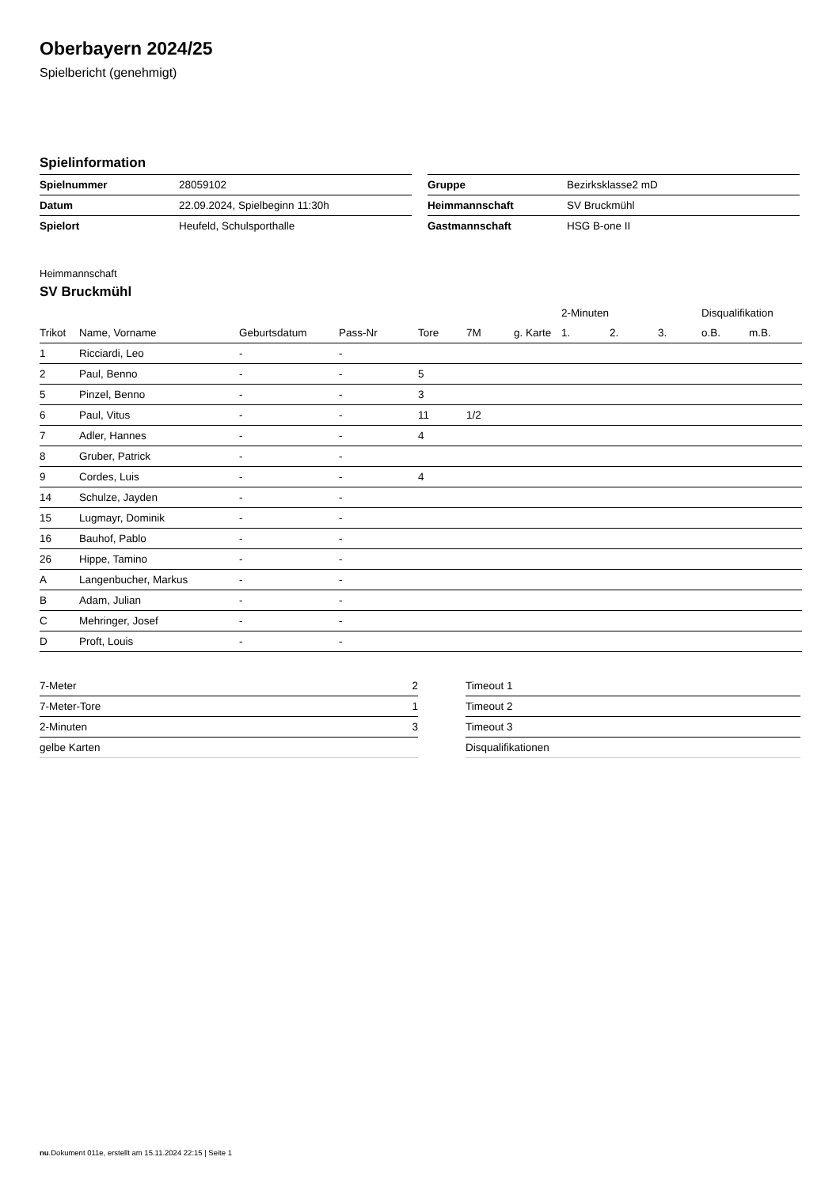Oberbayern 2024/25
Spielbericht (genehmigt)
Spielinformation
| Spielnummer | 28059102 |
| Datum | 22.09.2024, Spielbeginn 11:30h |
| Spielort | Heufeld, Schulsporthalle |
| Gruppe | Bezirksklasse2 mD |
| Heimmannschaft | SV Bruckmühl |
| Gastmannschaft | HSG B-one II |
Heimmannschaft
SV Bruckmühl
| | | | | | | | 2-Minuten | | | Disqualifikation | |
| --- | --- | --- | --- | --- | --- | --- | --- | --- | --- | --- | --- |
| Trikot | Name, Vorname | Geburtsdatum | Pass-Nr | Tore | 7M | g. Karte | 1. | 2. | 3. | o.B. | m.B. |
| 1 | Ricciardi, Leo | - | - | | | | | | | | |
| 2 | Paul, Benno | - | - | 5 | | | | | | | |
| 5 | Pinzel, Benno | - | - | 3 | | | | | | | |
| 6 | Paul, Vitus | - | - | 11 | 1/2 | | | | | | |
| 7 | Adler, Hannes | - | - | 4 | | | | | | | |
| 8 | Gruber, Patrick | - | - | | | | | | | | |
| 9 | Cordes, Luis | - | - | 4 | | | | | | | |
| 14 | Schulze, Jayden | - | - | | | | | | | | |
| 15 | Lugmayr, Dominik | - | - | | | | | | | | |
| 16 | Bauhof, Pablo | - | - | | | | | | | | |
| 26 | Hippe, Tamino | - | - | | | | | | | | |
| A | Langenbucher, Markus | - | - | | | | | | | | |
| B | Adam, Julian | - | - | | | | | | | | |
| C | Mehringer, Josef | - | - | | | | | | | | |
| D | Proft, Louis | - | - | | | | | | | | |
| 7-Meter | 2 |
| 7-Meter-Tore | 1 |
| 2-Minuten | 3 |
| gelbe Karten | |
| Timeout 1 |
| Timeout 2 |
| Timeout 3 |
| Disqualifikationen |
nu.Dokument 011e, erstellt am 15.11.2024 22:15 | Seite 1